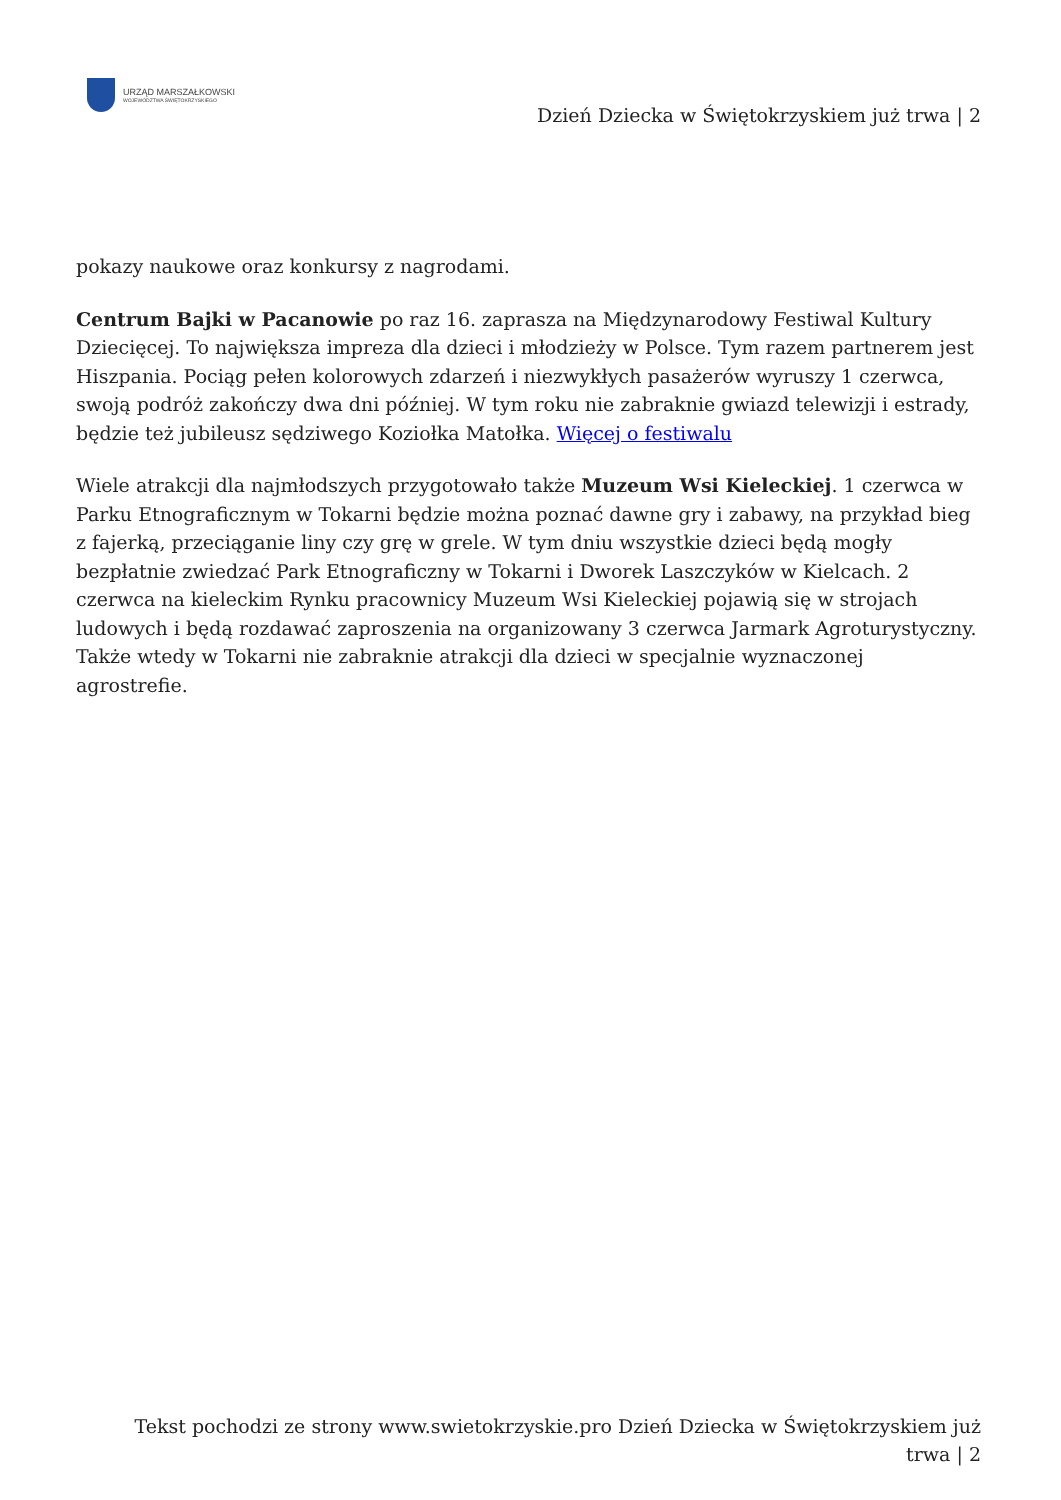URZĄD MARSZAŁKOWSKI
WOJEWÓDZTWA ŚWIĘTOKRZYSKIEGO
Dzień Dziecka w Świętokrzyskiem już trwa | 2
pokazy naukowe oraz konkursy z nagrodami.
Centrum Bajki w Pacanowie po raz 16. zaprasza na Międzynarodowy Festiwal Kultury Dziecięcej. To największa impreza dla dzieci i młodzieży w Polsce. Tym razem partnerem jest Hiszpania. Pociąg pełen kolorowych zdarzeń i niezwykłych pasażerów wyruszy 1 czerwca, swoją podróż zakończy dwa dni później. W tym roku nie zabraknie gwiazd telewizji i estrady, będzie też jubileusz sędziwego Koziołka Matołka. Więcej o festiwalu
Wiele atrakcji dla najmłodszych przygotowało także Muzeum Wsi Kieleckiej. 1 czerwca w Parku Etnograficznym w Tokarni będzie można poznać dawne gry i zabawy, na przykład bieg z fajerką, przeciąganie liny czy grę w grele. W tym dniu wszystkie dzieci będą mogły bezpłatnie zwiedzać Park Etnograficzny w Tokarni i Dworek Laszczyków w Kielcach. 2 czerwca na kieleckim Rynku pracownicy Muzeum Wsi Kieleckiej pojawią się w strojach ludowych i będą rozdawać zaproszenia na organizowany 3 czerwca Jarmark Agroturystyczny. Także wtedy w Tokarni nie zabraknie atrakcji dla dzieci w specjalnie wyznaczonej agrostrefie.
Tekst pochodzi ze strony www.swietokrzyskie.pro Dzień Dziecka w Świętokrzyskiem już trwa | 2